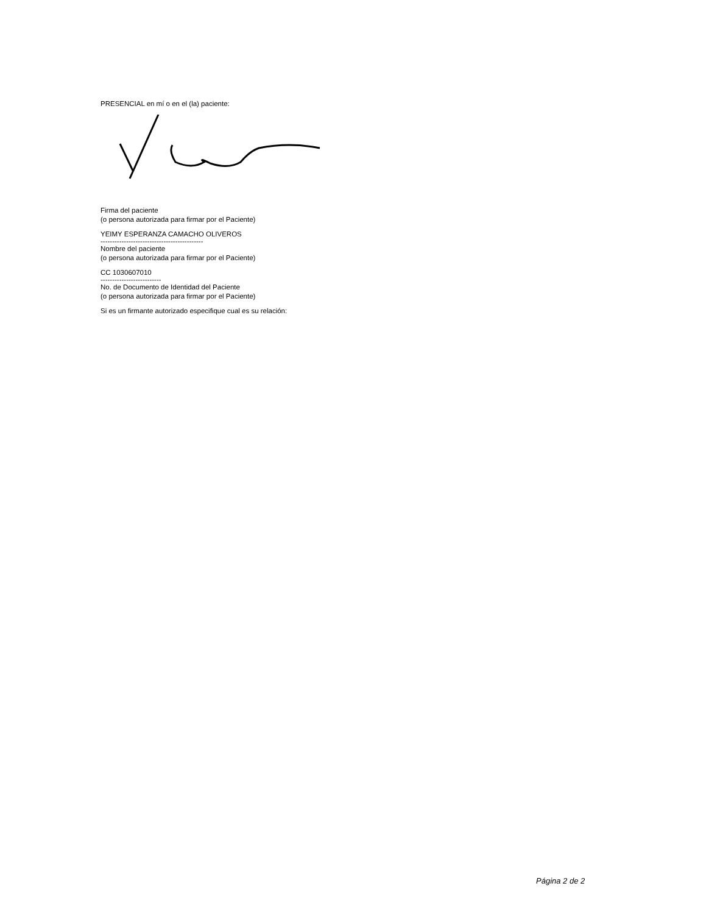PRESENCIAL en mí o en el (la) paciente:
Firma del paciente
(o persona autorizada para firmar por el Paciente)
YEIMY ESPERANZA CAMACHO OLIVEROS
--------------------------------------------
Nombre del paciente
(o persona autorizada para firmar por el Paciente)
CC 1030607010
--------------------------
No. de Documento de Identidad del Paciente
(o persona autorizada para firmar por el Paciente)
Si es un firmante autorizado especifique cual es su relación:
Página 2 de 2